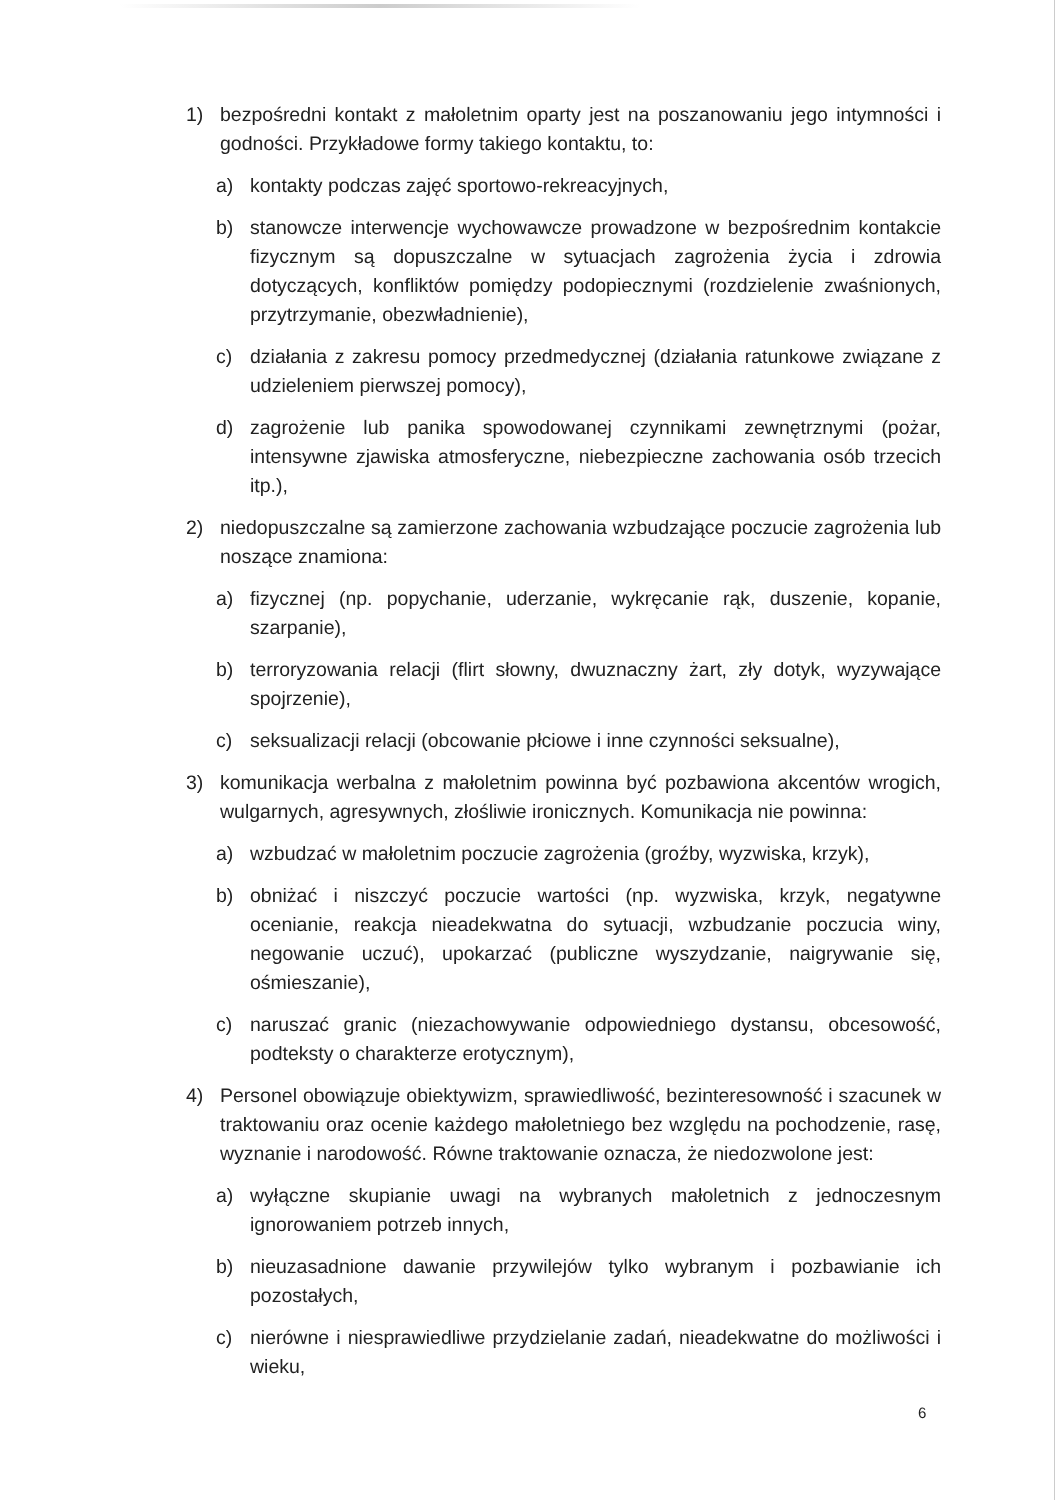1) bezpośredni kontakt z małoletnim oparty jest na poszanowaniu jego intymności i godności. Przykładowe formy takiego kontaktu, to:
a) kontakty podczas zajęć sportowo-rekreacyjnych,
b) stanowcze interwencje wychowawcze prowadzone w bezpośrednim kontakcie fizycznym są dopuszczalne w sytuacjach zagrożenia życia i zdrowia dotyczących, konfliktów pomiędzy podopiecznymi (rozdzielenie zwaśnionych, przytrzymanie, obezwładnienie),
c) działania z zakresu pomocy przedmedycznej (działania ratunkowe związane z udzieleniem pierwszej pomocy),
d) zagrożenie lub panika spowodowanej czynnikami zewnętrznymi (pożar, intensywne zjawiska atmosferyczne, niebezpieczne zachowania osób trzecich itp.),
2) niedopuszczalne są zamierzone zachowania wzbudzające poczucie zagrożenia lub noszące znamiona:
a) fizycznej (np. popychanie, uderzanie, wykręcanie rąk, duszenie, kopanie, szarpanie),
b) terroryzowania relacji (flirt słowny, dwuznaczny żart, zły dotyk, wyzywające spojrzenie),
c) seksualizacji relacji (obcowanie płciowe i inne czynności seksualne),
3) komunikacja werbalna z małoletnim powinna być pozbawiona akcentów wrogich, wulgarnych, agresywnych, złośliwie ironicznych. Komunikacja nie powinna:
a) wzbudzać w małoletnim poczucie zagrożenia (groźby, wyzwiska, krzyk),
b) obniżać i niszczyć poczucie wartości (np. wyzwiska, krzyk, negatywne ocenianie, reakcja nieadekwatna do sytuacji, wzbudzanie poczucia winy, negowanie uczuć), upokarzać (publiczne wyszydzanie, naigrywanie się, ośmieszanie),
c) naruszać granic (niezachowywanie odpowiedniego dystansu, obcesowość, podteksty o charakterze erotycznym),
4) Personel obowiązuje obiektywizm, sprawiedliwość, bezinteresowność i szacunek w traktowaniu oraz ocenie każdego małoletniego bez względu na pochodzenie, rasę, wyznanie i narodowość. Równe traktowanie oznacza, że niedozwolone jest:
a) wyłączne skupianie uwagi na wybranych małoletnich z jednoczesnym ignorowaniem potrzeb innych,
b) nieuzasadnione dawanie przywilejów tylko wybranym i pozbawianie ich pozostałych,
c) nierówne i niesprawiedliwe przydzielanie zadań, nieadekwatne do możliwości i wieku,
6